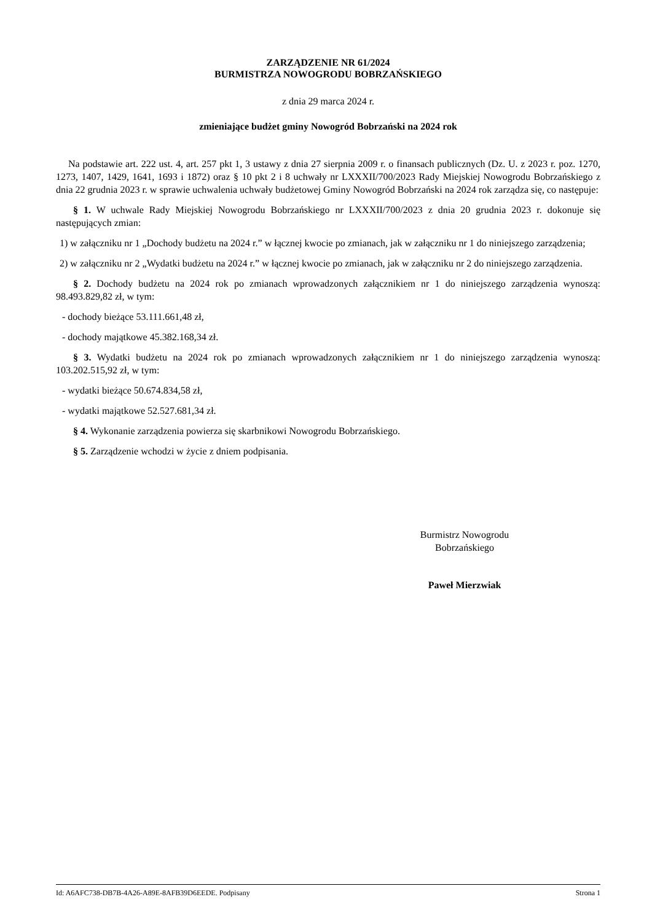ZARZĄDZENIE NR 61/2024
BURMISTRZA NOWOGRODU BOBRZAŃSKIEGO
z dnia 29 marca 2024 r.
zmieniające budżet gminy Nowogród Bobrzański na 2024 rok
Na podstawie art. 222 ust. 4, art. 257 pkt 1, 3 ustawy z dnia 27 sierpnia 2009 r. o finansach publicznych (Dz. U. z 2023 r. poz. 1270, 1273, 1407, 1429, 1641, 1693 i 1872) oraz § 10 pkt 2 i 8 uchwały nr LXXXII/700/2023 Rady Miejskiej Nowogrodu Bobrzańskiego z dnia 22 grudnia 2023 r. w sprawie uchwalenia uchwały budżetowej Gminy Nowogród Bobrzański na 2024 rok zarządza się, co następuje:
§ 1. W uchwale Rady Miejskiej Nowogrodu Bobrzańskiego nr LXXXII/700/2023 z dnia 20 grudnia 2023 r. dokonuje się następujących zmian:
1) w załączniku nr 1 „Dochody budżetu na 2024 r.” w łącznej kwocie po zmianach, jak w załączniku nr 1 do niniejszego zarządzenia;
2) w załączniku nr 2 „Wydatki budżetu na 2024 r.” w łącznej kwocie po zmianach, jak w załączniku nr 2 do niniejszego zarządzenia.
§ 2. Dochody budżetu na 2024 rok po zmianach wprowadzonych załącznikiem nr 1 do niniejszego zarządzenia wynoszą: 98.493.829,82 zł, w tym:
- dochody bieżące 53.111.661,48 zł,
- dochody majątkowe 45.382.168,34 zł.
§ 3. Wydatki budżetu na 2024 rok po zmianach wprowadzonych załącznikiem nr 1 do niniejszego zarządzenia wynoszą: 103.202.515,92 zł, w tym:
- wydatki bieżące 50.674.834,58 zł,
- wydatki majątkowe 52.527.681,34 zł.
§ 4. Wykonanie zarządzenia powierza się skarbnikowi Nowogrodu Bobrzańskiego.
§ 5. Zarządzenie wchodzi w życie z dniem podpisania.
Burmistrz Nowogrodu
Bobrzańskiego
Paweł Mierzwiak
Id: A6AFC738-DB7B-4A26-A89E-8AFB39D6EEDE. Podpisany Strona 1